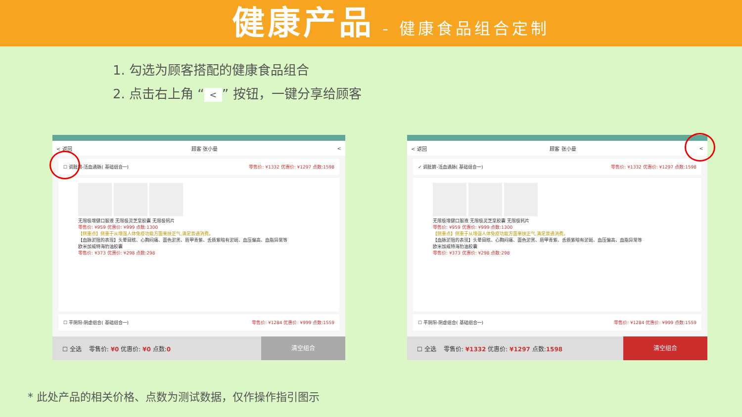健康产品
- 健康食品组合定制
1. 勾选为顾客搭配的健康食品组合
2. 点击右上角 “<” 按钮，一键分享给顾客
< 返回 顾客 张小曼 <
☐ 调脏腑-活血通脉( 基础组合一) 零售价: ¥1332 优惠价: ¥1297 点数:1598
无限极增健口服液 无限极灵芝皇胶囊 无限极钙片
零售价: ¥959 优惠价: ¥999 点数:1300
【侧重点】侧重于从增强人体免疫功能方面来扶正气,满足普通消费。
【血脉淤阻的表现】头晕目眩、心胸闷痛、面色淤黑、唇甲青紫、舌质紫暗有淤斑、血压偏高、血脂异常等
欧米加威特海豹油胶囊
零售价: ¥373 优惠价: ¥298 点数:298
☐ 平阴阳-阴虚组合( 基础组合一) 零售价: ¥1284 优惠价: ¥999 点数:1559
☐ 全选 零售价: ¥0 优惠价: ¥0 点数:0
清空组合
< 返回 顾客 张小曼 <
✓ 调脏腑-活血通脉( 基础组合一) 零售价: ¥1332 优惠价: ¥1297 点数:1598
无限极增健口服液 无限极灵芝皇胶囊 无限极钙片
零售价: ¥959 优惠价: ¥999 点数:1300
【侧重点】侧重于从增强人体免疫功能方面来扶正气,满足普通消费。
【血脉淤阻的表现】头晕目眩、心胸闷痛、面色淤黑、唇甲青紫、舌质紫暗有淤斑、血压偏高、血脂异常等
欧米加威特海豹油胶囊
零售价: ¥373 优惠价: ¥298 点数:298
☐ 平阴阳-阴虚组合( 基础组合一) 零售价: ¥1284 优惠价: ¥999 点数:1559
☐ 全选 零售价: ¥1332 优惠价: ¥1297 点数:1598
清空组合
* 此处产品的相关价格、点数为测试数据，仅作操作指引图示